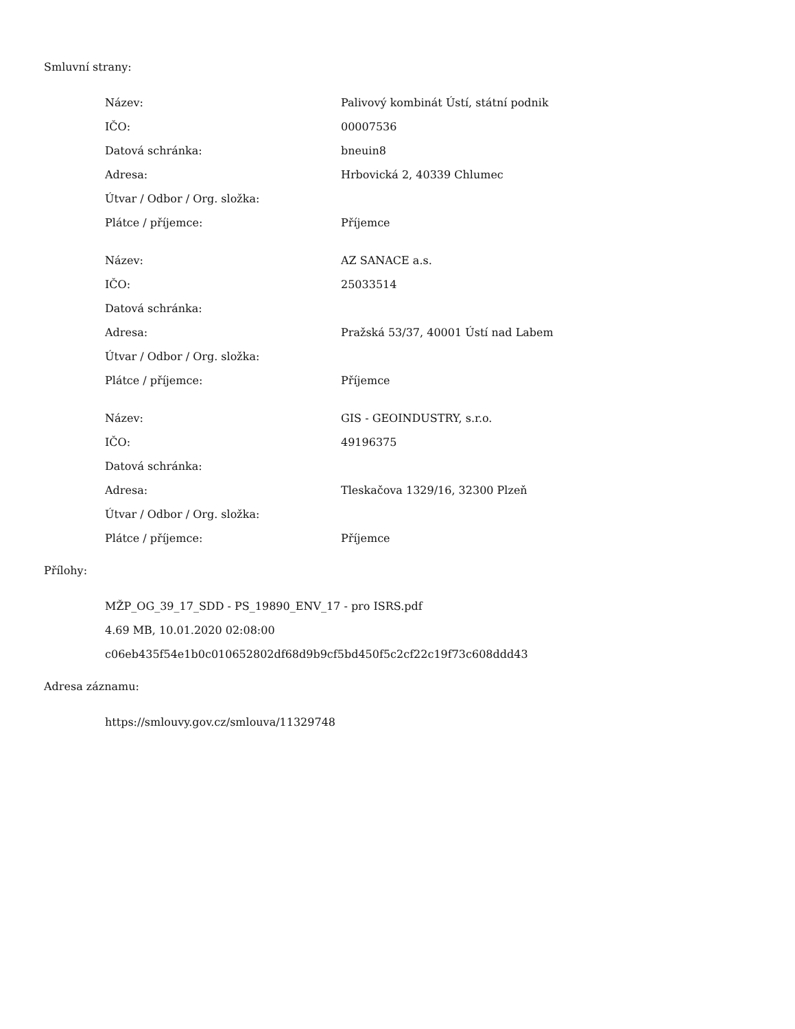Smluvní strany:
| Název: | Palivový kombinát Ústí, státní podnik |
| IČO: | 00007536 |
| Datová schránka: | bneuin8 |
| Adresa: | Hrbovická 2, 40339 Chlumec |
| Útvar / Odbor / Org. složka: | |
| Plátce / příjemce: | Příjemce |
| Název: | AZ SANACE a.s. |
| IČO: | 25033514 |
| Datová schránka: | |
| Adresa: | Pražská 53/37, 40001 Ústí nad Labem |
| Útvar / Odbor / Org. složka: | |
| Plátce / příjemce: | Příjemce |
| Název: | GIS - GEOINDUSTRY, s.r.o. |
| IČO: | 49196375 |
| Datová schránka: | |
| Adresa: | Tleskačova 1329/16, 32300 Plzeň |
| Útvar / Odbor / Org. složka: | |
| Plátce / příjemce: | Příjemce |
Přílohy:
MŽP_OG_39_17_SDD - PS_19890_ENV_17 - pro ISRS.pdf
4.69 MB, 10.01.2020 02:08:00
c06eb435f54e1b0c010652802df68d9b9cf5bd450f5c2cf22c19f73c608ddd43
Adresa záznamu:
https://smlouvy.gov.cz/smlouva/11329748